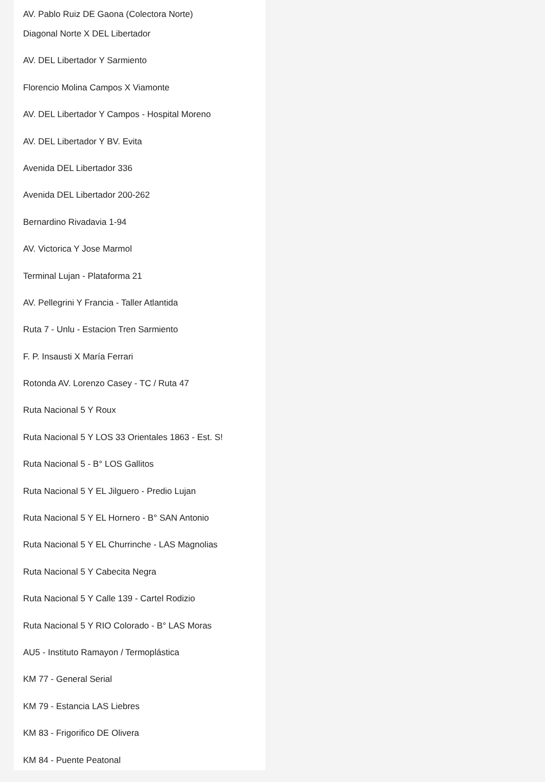AV. Pablo Ruiz DE Gaona (Colectora Norte)
Diagonal Norte X DEL Libertador
AV. DEL Libertador Y Sarmiento
Florencio Molina Campos X Viamonte
AV. DEL Libertador Y Campos - Hospital Moreno
AV. DEL Libertador Y BV. Evita
Avenida DEL Libertador 336
Avenida DEL Libertador 200-262
Bernardino Rivadavia 1-94
AV. Victorica Y Jose Marmol
Terminal Lujan - Plataforma 21
AV. Pellegrini Y Francia - Taller Atlantida
Ruta 7 - Unlu - Estacion Tren Sarmiento
F. P. Insausti X María Ferrari
Rotonda AV. Lorenzo Casey - TC / Ruta 47
Ruta Nacional 5 Y Roux
Ruta Nacional 5 Y LOS 33 Orientales 1863 - Est. S!
Ruta Nacional 5 - B° LOS Gallitos
Ruta Nacional 5 Y EL Jilguero - Predio Lujan
Ruta Nacional 5 Y EL Hornero - B° SAN Antonio
Ruta Nacional 5 Y EL Churrinche - LAS Magnolias
Ruta Nacional 5 Y Cabecita Negra
Ruta Nacional 5 Y Calle 139 - Cartel Rodizio
Ruta Nacional 5 Y RIO Colorado - B° LAS Moras
AU5 - Instituto Ramayon / Termoplástica
KM 77 - General Serial
KM 79 - Estancia LAS Liebres
KM 83 - Frigorifico DE Olivera
KM 84 - Puente Peatonal